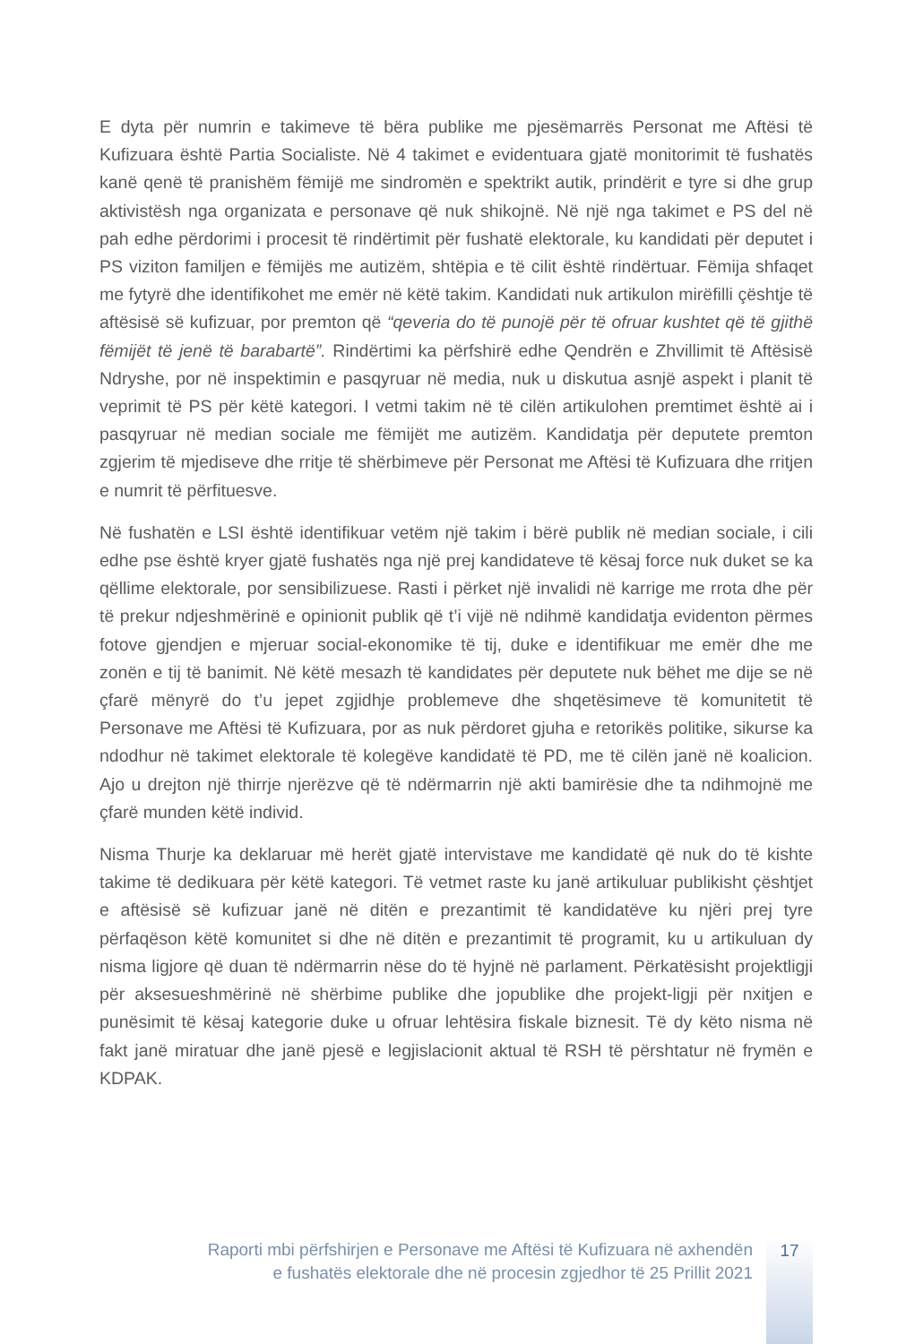E dyta për numrin e takimeve të bëra publike me pjesëmarrës Personat me Aftësi të Kufizuara është Partia Socialiste. Në 4 takimet e evidentuara gjatë monitorimit të fushatës kanë qenë të pranishëm fëmijë me sindromën e spektrikt autik, prindërit e tyre si dhe grup aktivistësh nga organizata e personave që nuk shikojnë. Në një nga takimet e PS del në pah edhe përdorimi i procesit të rindërtimit për fushatë elektorale, ku kandidati për deputet i PS viziton familjen e fëmijës me autizëm, shtëpia e të cilit është rindërtuar. Fëmija shfaqet me fytyrë dhe identifikohet me emër në këtë takim. Kandidati nuk artikulon mirëfilli çështje të aftësisë së kufizuar, por premton që “qeveria do të punojë për të ofruar kushtet që të gjithë fëmijët të jenë të barabartë”. Rindërtimi ka përfshirë edhe Qendrën e Zhvillimit të Aftësisë Ndryshe, por në inspektimin e pasqyruar në media, nuk u diskutua asnjë aspekt i planit të veprimit të PS për këtë kategori. I vetmi takim në të cilën artikulohen premtimet është ai i pasqyruar në median sociale me fëmijët me autizëm. Kandidatja për deputete premton zgjerim të mjediseve dhe rritje të shërbimeve për Personat me Aftësi të Kufizuara dhe rritjen e numrit të përfituesve.
Në fushatën e LSI është identifikuar vetëm një takim i bërë publik në median sociale, i cili edhe pse është kryer gjatë fushatës nga një prej kandidateve të kësaj force nuk duket se ka qëllime elektorale, por sensibilizuese. Rasti i përket një invalidi në karrige me rrota dhe për të prekur ndjeshmërinë e opinionit publik që t’i vijë në ndihmë kandidatja evidenton përmes fotove gjendjen e mjeruar social-ekonomike të tij, duke e identifikuar me emër dhe me zonën e tij të banimit. Në këtë mesazh të kandidates për deputete nuk bëhet me dije se në çfarë mënyrë do t’u jepet zgjidhje problemeve dhe shqetësimeve të komunitetit të Personave me Aftësi të Kufizuara, por as nuk përdoret gjuha e retorikës politike, sikurse ka ndodhur në takimet elektorale të kolegëve kandidatë të PD, me të cilën janë në koalicion. Ajo u drejton një thirrje njerëzve që të ndërmarrin një akti bamirësie dhe ta ndihmojnë me çfarë munden këtë individ.
Nisma Thurje ka deklaruar më herët gjatë intervistave me kandidatë që nuk do të kishte takime të dedikuara për këtë kategori. Të vetmet raste ku janë artikuluar publikisht çështjet e aftësisë së kufizuar janë në ditën e prezantimit të kandidatëve ku njëri prej tyre përfaqëson këtë komunitet si dhe në ditën e prezantimit të programit, ku u artikuluan dy nisma ligjore që duan të ndërmarrin nëse do të hyjnë në parlament. Përkatësisht projektligji për aksesueshmërinë në shërbime publike dhe jopublike dhe projekt-ligji për nxitjen e punësimit të kësaj kategorie duke u ofruar lehtësira fiskale biznesit. Të dy këto nisma në fakt janë miratuar dhe janë pjesë e legjislacionit aktual të RSH të përshtatur në frymën e KDPAK.
Raporti mbi përfshirjen e Personave me Aftësi të Kufizuara në axhendën
e fushatës elektorale dhe në procesin zgjedhor të 25 Prillit 2021
17